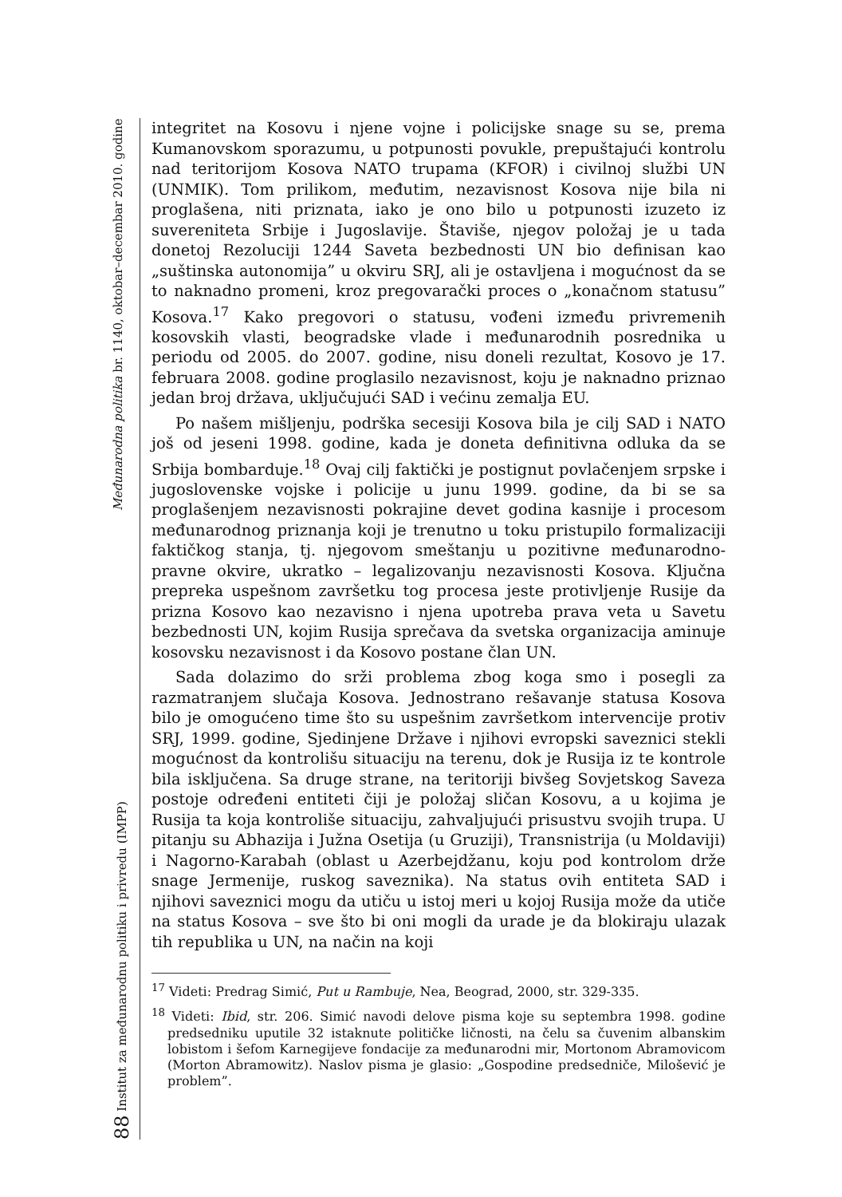88 Institut za međunarodnu politiku i privredu (IMPP) Međunarodna politika br. 1140, oktobar–decembar 2010. godine
integritet na Kosovu i njene vojne i policijske snage su se, prema Kumanovskom sporazumu, u potpunosti povukle, prepuštajući kontrolu nad teritorijom Kosova NATO trupama (KFOR) i civilnoj službi UN (UNMIK). Tom prilikom, međutim, nezavisnost Kosova nije bila ni proglašena, niti priznata, iako je ono bilo u potpunosti izuzeto iz suvereniteta Srbije i Jugoslavije. Štaviše, njegov položaj je u tada donetoj Rezoluciji 1244 Saveta bezbednosti UN bio definisan kao „suštinska autonomija” u okviru SRJ, ali je ostavljena i mogućnost da se to naknadno promeni, kroz pregovarački proces o „konačnom statusu” Kosova.<sup>17</sup> Kako pregovori o statusu, vođeni između privremenih kosovskih vlasti, beogradske vlade i međunarodnih posrednika u periodu od 2005. do 2007. godine, nisu doneli rezultat, Kosovo je 17. februara 2008. godine proglasilo nezavisnost, koju je naknadno priznao jedan broj država, uključujući SAD i većinu zemalja EU.
Po našem mišljenju, podrška secesiji Kosova bila je cilj SAD i NATO još od jeseni 1998. godine, kada je doneta definitivna odluka da se Srbija bombarduje.<sup>18</sup> Ovaj cilj faktički je postignut povlačenjem srpske i jugoslovenske vojske i policije u junu 1999. godine, da bi se sa proglašenjem nezavisnosti pokrajine devet godina kasnije i procesom međunarodnog priznanja koji je trenutno u toku pristupilo formalizaciji faktičkog stanja, tj. njegovom smeštanju u pozitivne međunarodno-pravne okvire, ukratko – legalizovanju nezavisnosti Kosova. Ključna prepreka uspešnom završetku tog procesa jeste protivljenje Rusije da prizna Kosovo kao nezavisno i njena upotreba prava veta u Savetu bezbednosti UN, kojim Rusija sprečava da svetska organizacija aminuje kosovsku nezavisnost i da Kosovo postane član UN.
Sada dolazimo do srži problema zbog koga smo i posegli za razmatranjem slučaja Kosova. Jednostrano rešavanje statusa Kosova bilo je omogućeno time što su uspešnim završetkom intervencije protiv SRJ, 1999. godine, Sjedinjene Države i njihovi evropski saveznici stekli mogućnost da kontrolišu situaciju na terenu, dok je Rusija iz te kontrole bila isključena. Sa druge strane, na teritoriji bivšeg Sovjetskog Saveza postoje određeni entiteti čiji je položaj sličan Kosovu, a u kojima je Rusija ta koja kontroliše situaciju, zahvaljujući prisustvu svojih trupa. U pitanju su Abhazija i Južna Osetija (u Gruziji), Transnistrija (u Moldaviji) i Nagorno-Karabah (oblast u Azerbejdžanu, koju pod kontrolom drže snage Jermenije, ruskog saveznika). Na status ovih entiteta SAD i njihovi saveznici mogu da utiču u istoj meri u kojoj Rusija može da utiče na status Kosova – sve što bi oni mogli da urade je da blokiraju ulazak tih republika u UN, na način na koji
<sup>17</sup> Videti: Predrag Simić, Put u Rambuje, Nea, Beograd, 2000, str. 329-335.
<sup>18</sup> Videti: Ibid, str. 206. Simić navodi delove pisma koje su septembra 1998. godine predsedniku uputile 32 istaknute političke ličnosti, na čelu sa čuvenim albanskim lobistom i šefom Karnegijeve fondacije za međunarodni mir, Mortonom Abramovicom (Morton Abramowitz). Naslov pisma je glasio: „Gospodine predsedniče, Milošević je problem”.